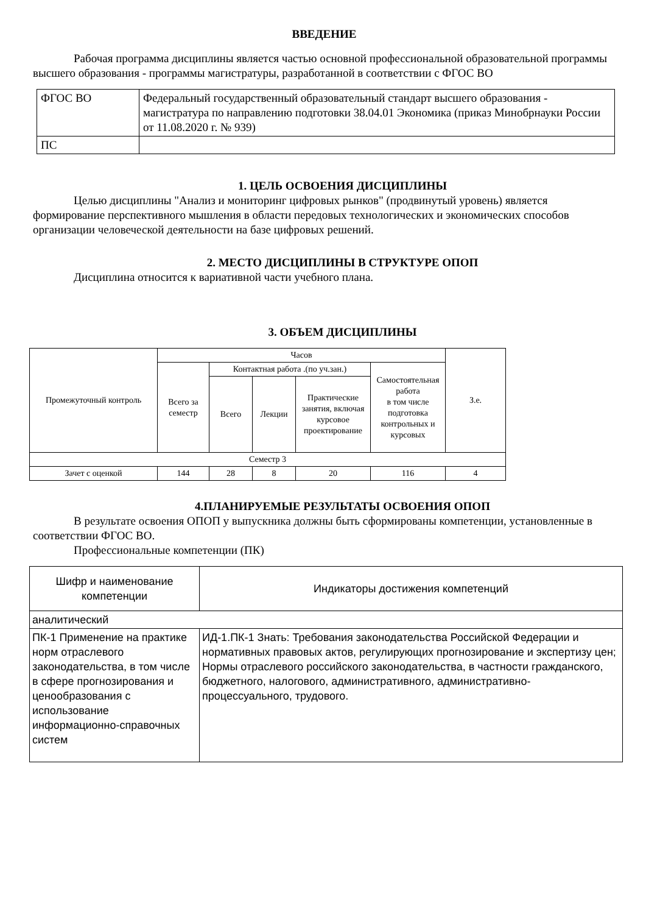ВВЕДЕНИЕ
Рабочая программа дисциплины является частью основной профессиональной образовательной программы высшего образования - программы магистратуры, разработанной в соответствии с ФГОС ВО
| ФГОС ВО | Федеральный государственный образовательный стандарт высшего образования - магистратура по направлению подготовки 38.04.01 Экономика (приказ Минобрнауки России от 11.08.2020 г. № 939) |
| ПС | |
1. ЦЕЛЬ ОСВОЕНИЯ ДИСЦИПЛИНЫ
Целью дисциплины "Анализ и мониторинг цифровых рынков" (продвинутый уровень) является формирование перспективного мышления в области передовых технологических и экономических способов организации человеческой деятельности на базе цифровых решений.
2. МЕСТО ДИСЦИПЛИНЫ В СТРУКТУРЕ ОПОП
Дисциплина относится к вариативной части учебного плана.
3. ОБЪЕМ ДИСЦИПЛИНЫ
| Промежуточный контроль | Часов | | | | | З.е. |
| --- | --- | --- | --- | --- | --- | --- |
| | Всего за семестр | Контактная работа .(по уч.зан.) | | | Самостоятельная работа в том числе подготовка контрольных и курсовых | |
| | | Всего | Лекции | Практические занятия, включая курсовое проектирование | | |
| Семестр 3 | | | | | | |
| Зачет с оценкой | 144 | 28 | 8 | 20 | 116 | 4 |
4.ПЛАНИРУЕМЫЕ РЕЗУЛЬТАТЫ ОСВОЕНИЯ ОПОП
В результате освоения ОПОП у выпускника должны быть сформированы компетенции, установленные в соответствии ФГОС ВО.
Профессиональные компетенции (ПК)
| Шифр и наименование компетенции | Индикаторы достижения компетенций |
| --- | --- |
| аналитический | |
| ПК-1 Применение на практике норм отраслевого законодательства, в том числе в сфере прогнозирования и ценообразования с использование информационно-справочных систем | ИД-1.ПК-1 Знать: Требования законодательства Российской Федерации и нормативных правовых актов, регулирующих прогнозирование и экспертизу цен; Нормы отраслевого российского законодательства, в частности гражданского, бюджетного, налогового, административного, административно-процессуального, трудового. |